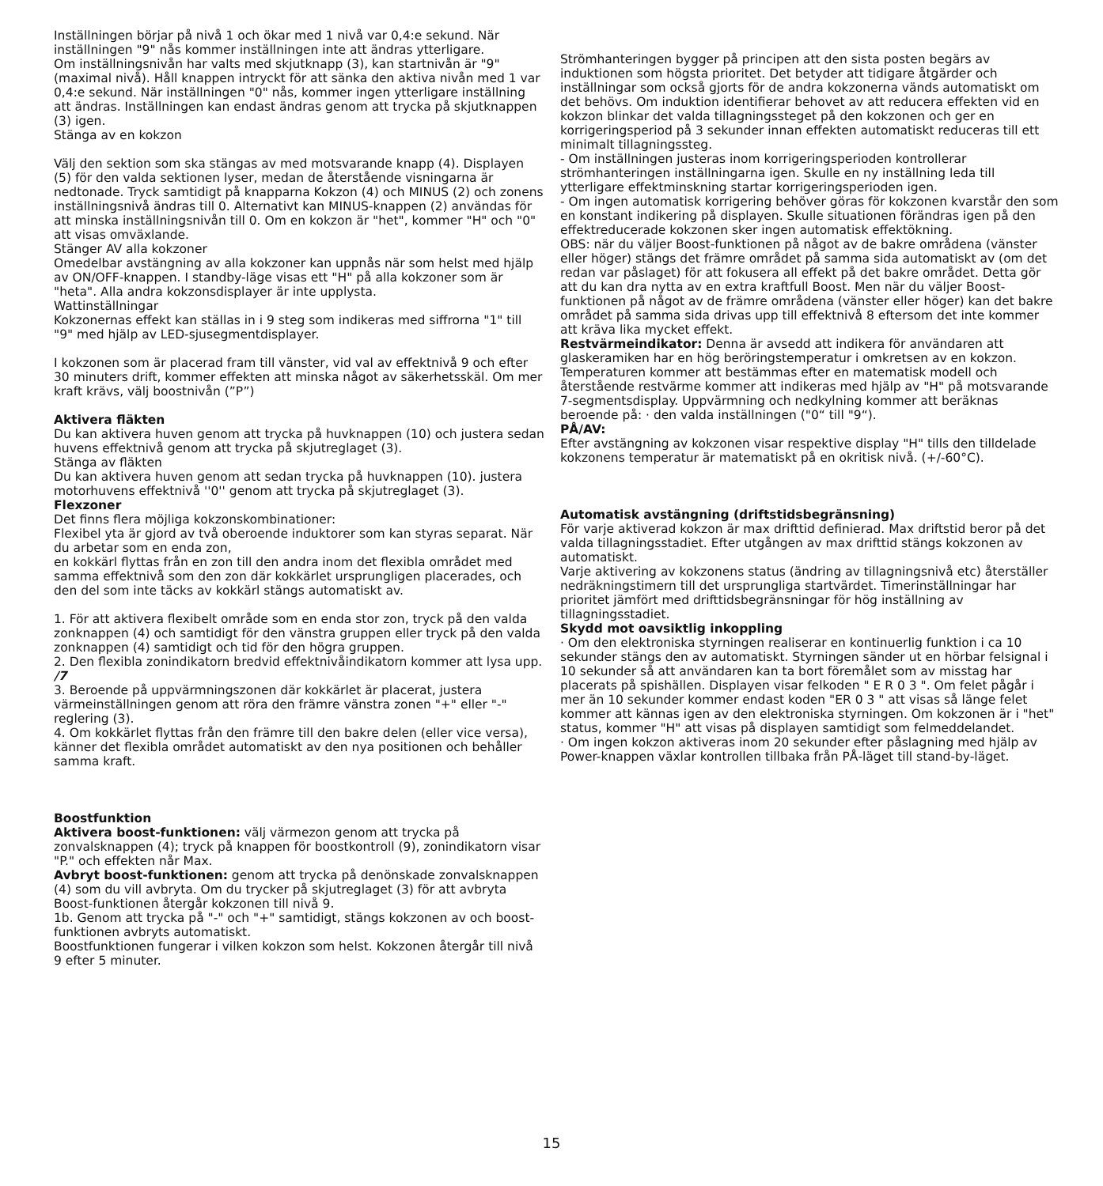Inställningen börjar på nivå 1 och ökar med 1 nivå var 0,4:e sekund. När inställningen "9" nås kommer inställningen inte att ändras ytterligare.
Om inställningsnivån har valts med skjutknapp (3), kan startnivån är "9" (maximal nivå). Håll knappen intryckt för att sänka den aktiva nivån med 1 var 0,4:e sekund. När inställningen "0" nås, kommer ingen ytterligare inställning att ändras. Inställningen kan endast ändras genom att trycka på skjutknappen (3) igen.
Stänga av en kokzon
Välj den sektion som ska stängas av med motsvarande knapp (4). Displayen (5) för den valda sektionen lyser, medan de återstående visningarna är nedtonade. Tryck samtidigt på knapparna Kokzon (4) och MINUS (2) och zonens inställningsnivå ändras till 0. Alternativt kan MINUS-knappen (2) användas för att minska inställningsnivån till 0. Om en kokzon är "het", kommer "H" och "0" att visas omväxlande.
Stänger AV alla kokzoner
Omedelbar avstängning av alla kokzoner kan uppnås när som helst med hjälp av ON/OFF-knappen. I standby-läge visas ett "H" på alla kokzoner som är "heta". Alla andra kokzonsdisplayer är inte upplysta.
Wattinställningar
Kokzonernas effekt kan ställas in i 9 steg som indikeras med siffrorna "1" till "9" med hjälp av LED-sjusegmentdisplayer.
I kokzonen som är placerad fram till vänster, vid val av effektnivå 9 och efter 30 minuters drift, kommer effekten att minska något av säkerhetsskäl. Om mer kraft krävs, välj boostnivån (”P”)
Aktivera fläkten
Du kan aktivera huven genom att trycka på huvknappen (10) och justera sedan huvens effektnivå genom att trycka på skjutreglaget (3).
Stänga av fläkten
Du kan aktivera huven genom att sedan trycka på huvknappen (10). justera motorhuvens effektnivå ''0'' genom att trycka på skjutreglaget (3).
Flexzoner
Det finns flera möjliga kokzonskombinationer:
Flexibel yta är gjord av två oberoende induktorer som kan styras separat. När du arbetar som en enda zon,
en kokkärl flyttas från en zon till den andra inom det flexibla området med samma effektnivå som den zon där kokkärlet ursprungligen placerades, och den del som inte täcks av kokkärl stängs automatiskt av.
1. För att aktivera flexibelt område som en enda stor zon, tryck på den valda zonknappen (4) och samtidigt för den vänstra gruppen eller tryck på den valda zonknappen (4) samtidigt och tid för den högra gruppen.
2. Den flexibla zonindikatorn bredvid effektnivåindikatorn kommer att lysa upp. /7
3. Beroende på uppvärmningszonen där kokkärlet är placerat, justera värmeinställningen genom att röra den främre vänstra zonen "+" eller "-" reglering (3).
4. Om kokkärlet flyttas från den främre till den bakre delen (eller vice versa), känner det flexibla området automatiskt av den nya positionen och behåller samma kraft.
Boostfunktion
Aktivera boost-funktionen: välj värmezon genom att trycka på zonvalsknappen (4); tryck på knappen för boostkontroll (9), zonindikatorn visar "P." och effekten når Max.
Avbryt boost-funktionen: genom att trycka på denönskade zonvalsknappen (4) som du vill avbryta. Om du trycker på skjutreglaget (3) för att avbryta Boost-funktionen återgår kokzonen till nivå 9.
1b. Genom att trycka på "-" och "+" samtidigt, stängs kokzonen av och boost-funktionen avbryts automatiskt.
Boostfunktionen fungerar i vilken kokzon som helst. Kokzonen återgår till nivå 9 efter 5 minuter.
Strömhanteringen bygger på principen att den sista posten begärs av induktionen som högsta prioritet. Det betyder att tidigare åtgärder och inställningar som också gjorts för de andra kokzonerna vänds automatiskt om det behövs. Om induktion identifierar behovet av att reducera effekten vid en kokzon blinkar det valda tillagningssteget på den kokzonen och ger en korrigeringsperiod på 3 sekunder innan effekten automatiskt reduceras till ett minimalt tillagningssteg.
- Om inställningen justeras inom korrigeringsperioden kontrollerar strömhanteringen inställningarna igen. Skulle en ny inställning leda till ytterligare effektminskning startar korrigeringsperioden igen.
- Om ingen automatisk korrigering behöver göras för kokzonen kvarstår den som en konstant indikering på displayen. Skulle situationen förändras igen på den effektreducerade kokzonen sker ingen automatisk effektökning.
OBS: när du väljer Boost-funktionen på något av de bakre områdena (vänster eller höger) stängs det främre området på samma sida automatiskt av (om det redan var påslaget) för att fokusera all effekt på det bakre området. Detta gör att du kan dra nytta av en extra kraftfull Boost. Men när du väljer Boost-funktionen på något av de främre områdena (vänster eller höger) kan det bakre området på samma sida drivas upp till effektnivå 8 eftersom det inte kommer att kräva lika mycket effekt.
Restvärmeindikator: Denna är avsedd att indikera för användaren att glaskeramiken har en hög beröringstemperatur i omkretsen av en kokzon. Temperaturen kommer att bestämmas efter en matematisk modell och återstående restvärme kommer att indikeras med hjälp av "H" på motsvarande 7-segmentsdisplay. Uppvärmning och nedkylning kommer att beräknas beroende på: · den valda inställningen ("0“ till "9“).
PÅ/AV:
Efter avstängning av kokzonen visar respektive display "H" tills den tilldelade kokzonens temperatur är matematiskt på en okritisk nivå. (+/-60°C).
Automatisk avstängning (driftstidsbegränsning)
För varje aktiverad kokzon är max drifttid definierad. Max driftstid beror på det valda tillagningsstadiet. Efter utgången av max drifttid stängs kokzonen av automatiskt.
Varje aktivering av kokzonens status (ändring av tillagningsnivå etc) återställer nedräkningstimern till det ursprungliga startvärdet. Timerinställningar har prioritet jämfört med drifttidsbegränsningar för hög inställning av tillagningsstadiet.
Skydd mot oavsiktlig inkoppling
· Om den elektroniska styrningen realiserar en kontinuerlig funktion i ca 10 sekunder stängs den av automatiskt. Styrningen sänder ut en hörbar felsignal i 10 sekunder så att användaren kan ta bort föremålet som av misstag har placerats på spishällen. Displayen visar felkoden " E R 0 3 ". Om felet pågår i mer än 10 sekunder kommer endast koden "ER 0 3 " att visas så länge felet kommer att kännas igen av den elektroniska styrningen. Om kokzonen är i "het" status, kommer "H" att visas på displayen samtidigt som felmeddelandet.
· Om ingen kokzon aktiveras inom 20 sekunder efter påslagning med hjälp av Power-knappen växlar kontrollen tillbaka från PÅ-läget till stand-by-läget.
15